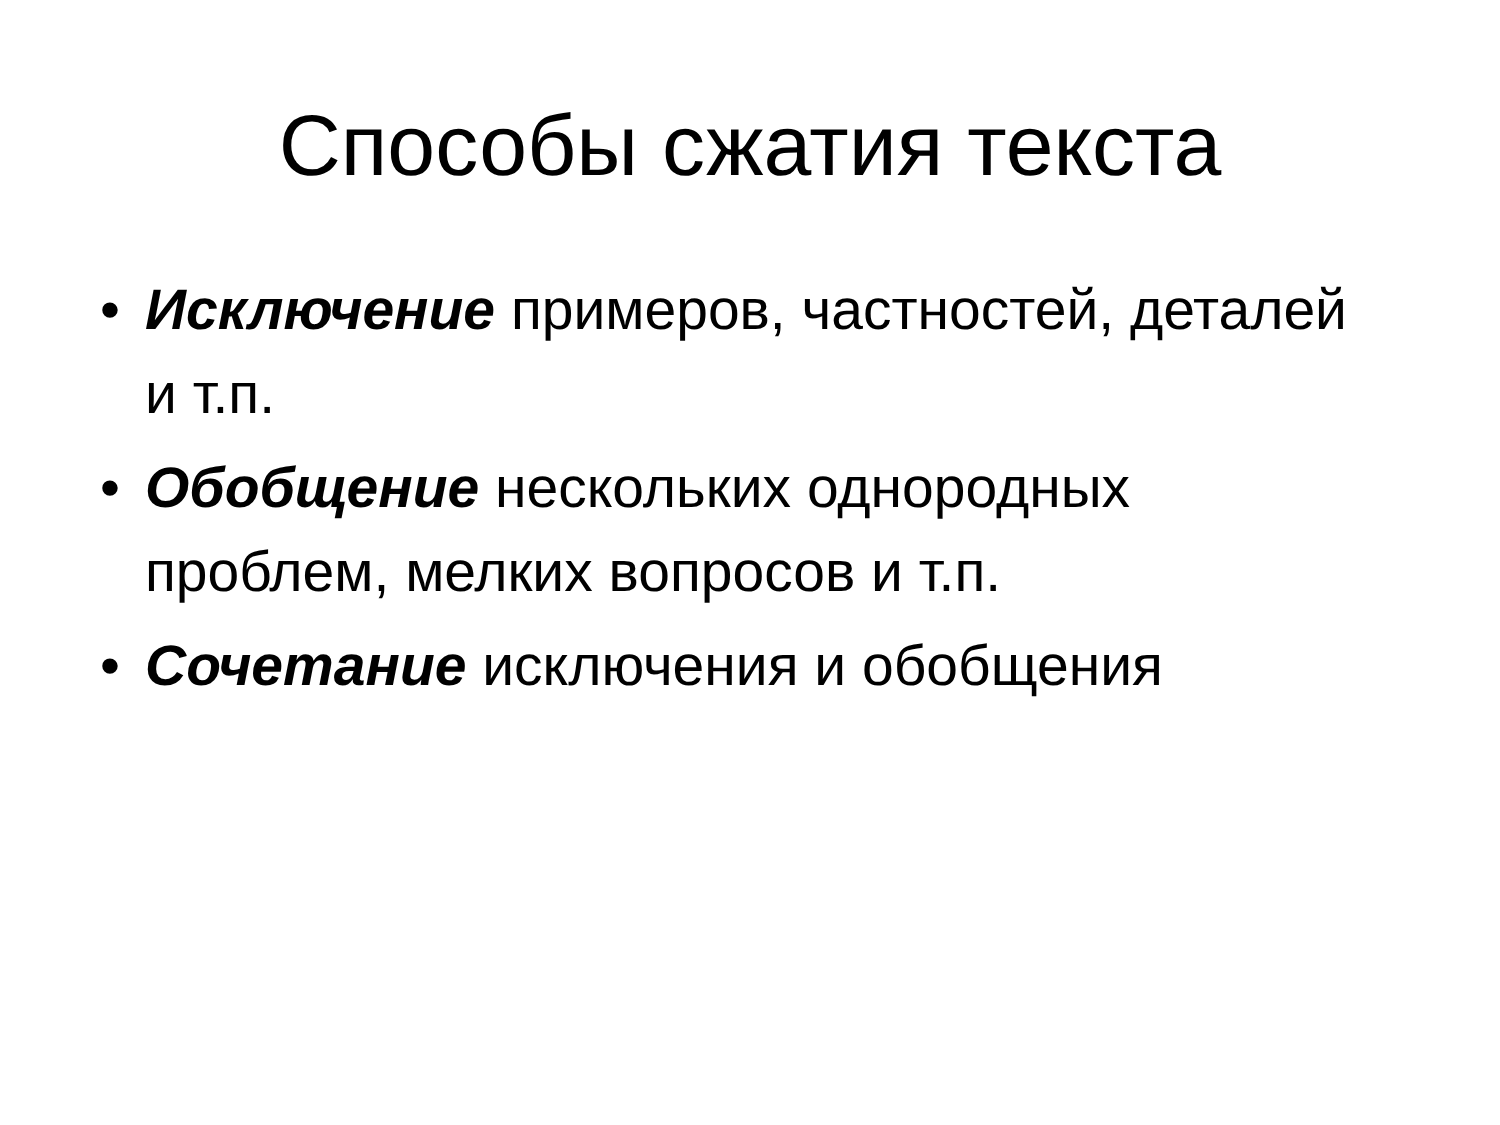Способы сжатия текста
• Исключение примеров, частностей, деталей и т.п.
• Обобщение нескольких однородных проблем, мелких вопросов и т.п.
• Сочетание исключения и обобщения